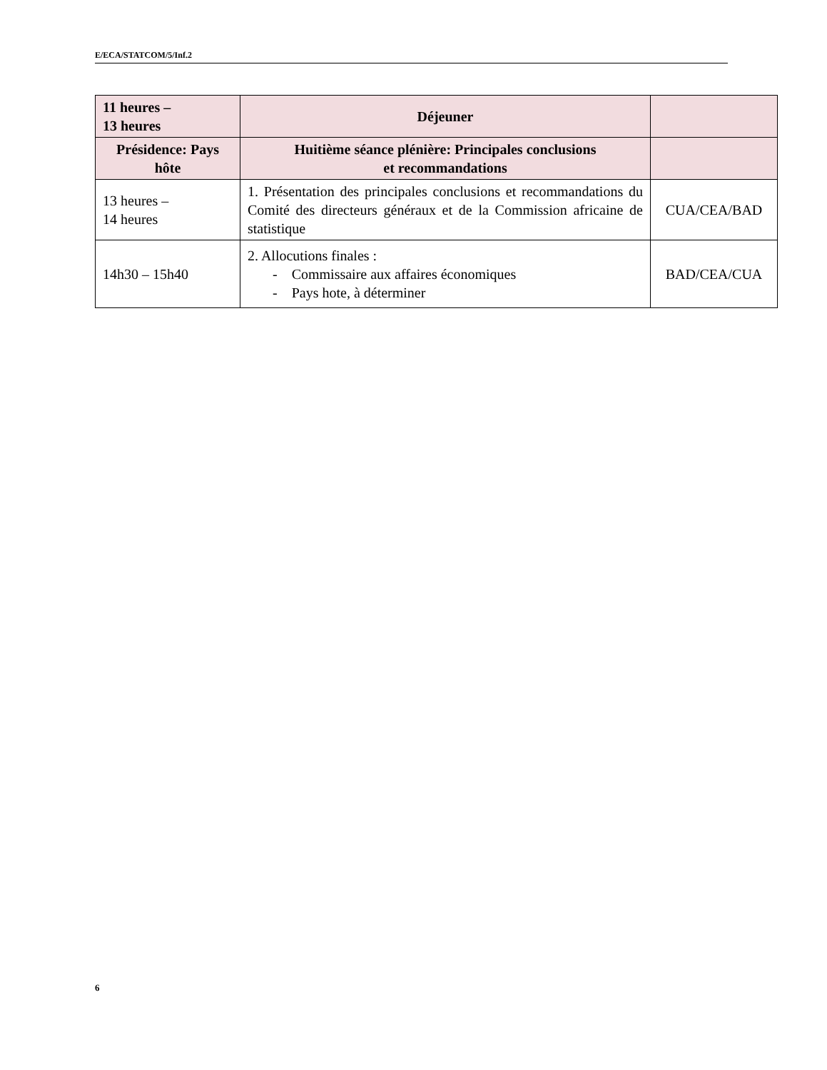E/ECA/STATCOM/5/Inf.2
| 11 heures – 13 heures | Déjeuner | |
| Présidence: Pays hôte | Huitième séance plénière: Principales conclusions et recommandations | |
| 13 heures – 14 heures | 1. Présentation des principales conclusions et recommandations du Comité des directeurs généraux et de la Commission africaine de statistique | CUA/CEA/BAD |
| 14h30 – 15h40 | 2. Allocutions finales : - Commissaire aux affaires économiques - Pays hote, à déterminer | BAD/CEA/CUA |
6